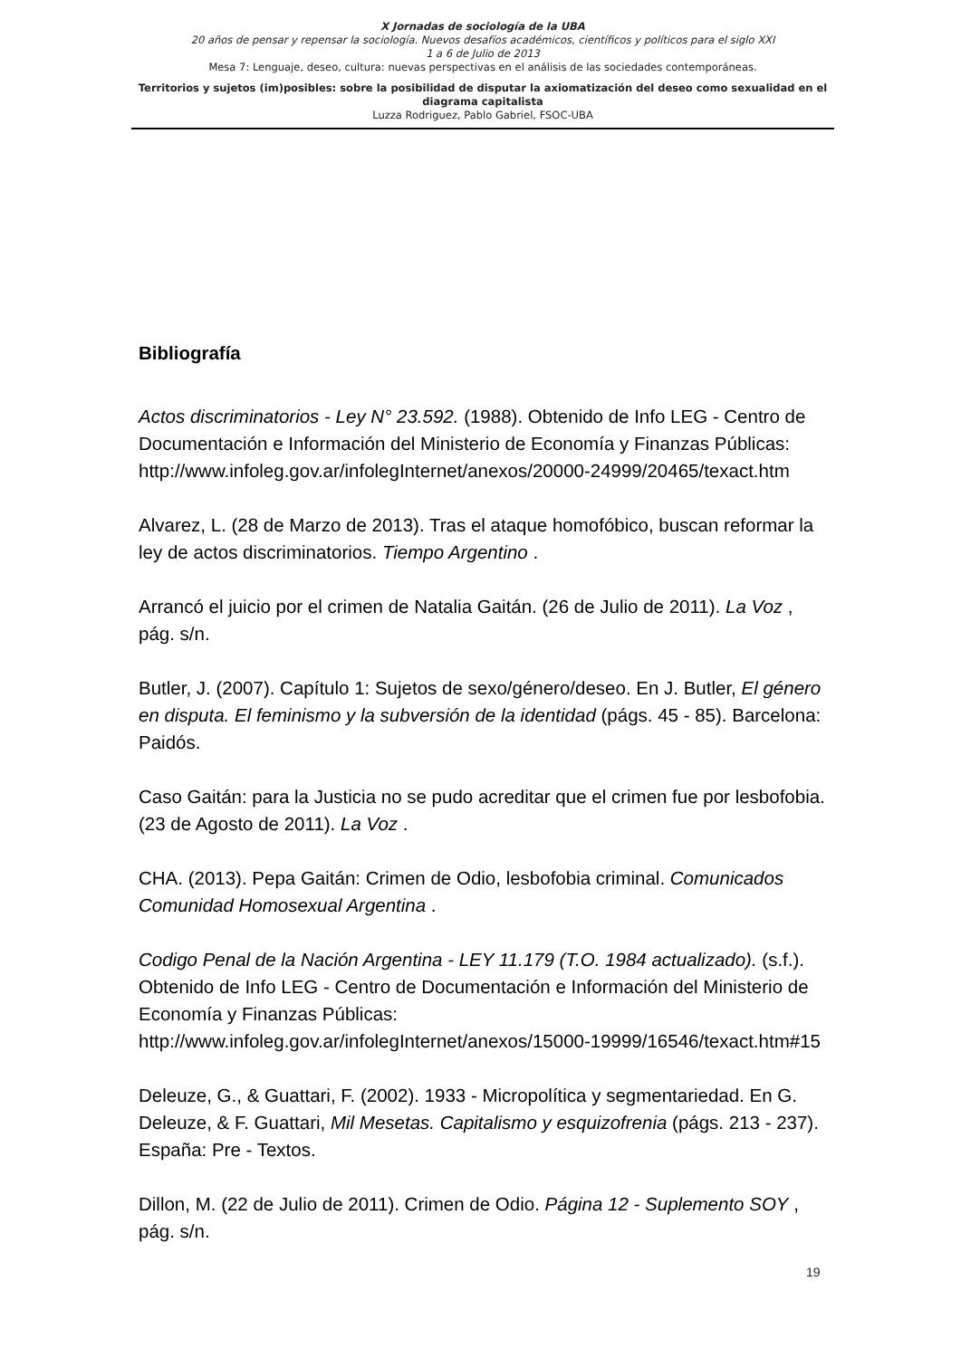X Jornadas de sociología de la UBA
20 años de pensar y repensar la sociología. Nuevos desafíos académicos, científicos y políticos para el siglo XXI
1 a 6 de Julio de 2013
Mesa 7: Lenguaje, deseo, cultura: nuevas perspectivas en el análisis de las sociedades contemporáneas.
Territorios y sujetos (im)posibles: sobre la posibilidad de disputar la axiomatización del deseo como sexualidad en el diagrama capitalista
Luzza Rodriguez, Pablo Gabriel, FSOC-UBA
Bibliografía
Actos discriminatorios - Ley N° 23.592. (1988). Obtenido de Info LEG - Centro de Documentación e Información del Ministerio de Economía y Finanzas Públicas: http://www.infoleg.gov.ar/infolegInternet/anexos/20000-24999/20465/texact.htm
Alvarez, L. (28 de Marzo de 2013). Tras el ataque homofóbico, buscan reformar la ley de actos discriminatorios. Tiempo Argentino .
Arrancó el juicio por el crimen de Natalia Gaitán. (26 de Julio de 2011). La Voz , pág. s/n.
Butler, J. (2007). Capítulo 1: Sujetos de sexo/género/deseo. En J. Butler, El género en disputa. El feminismo y la subversión de la identidad (págs. 45 - 85). Barcelona: Paidós.
Caso Gaitán: para la Justicia no se pudo acreditar que el crimen fue por lesbofobia. (23 de Agosto de 2011). La Voz .
CHA. (2013). Pepa Gaitán: Crimen de Odio, lesbofobia criminal. Comunicados Comunidad Homosexual Argentina .
Codigo Penal de la Nación Argentina - LEY 11.179 (T.O. 1984 actualizado). (s.f.). Obtenido de Info LEG - Centro de Documentación e Información del Ministerio de Economía y Finanzas Públicas: http://www.infoleg.gov.ar/infolegInternet/anexos/15000-19999/16546/texact.htm#15
Deleuze, G., & Guattari, F. (2002). 1933 - Micropolítica y segmentariedad. En G. Deleuze, & F. Guattari, Mil Mesetas. Capitalismo y esquizofrenia (págs. 213 - 237). España: Pre - Textos.
Dillon, M. (22 de Julio de 2011). Crimen de Odio. Página 12 - Suplemento SOY , pág. s/n.
19